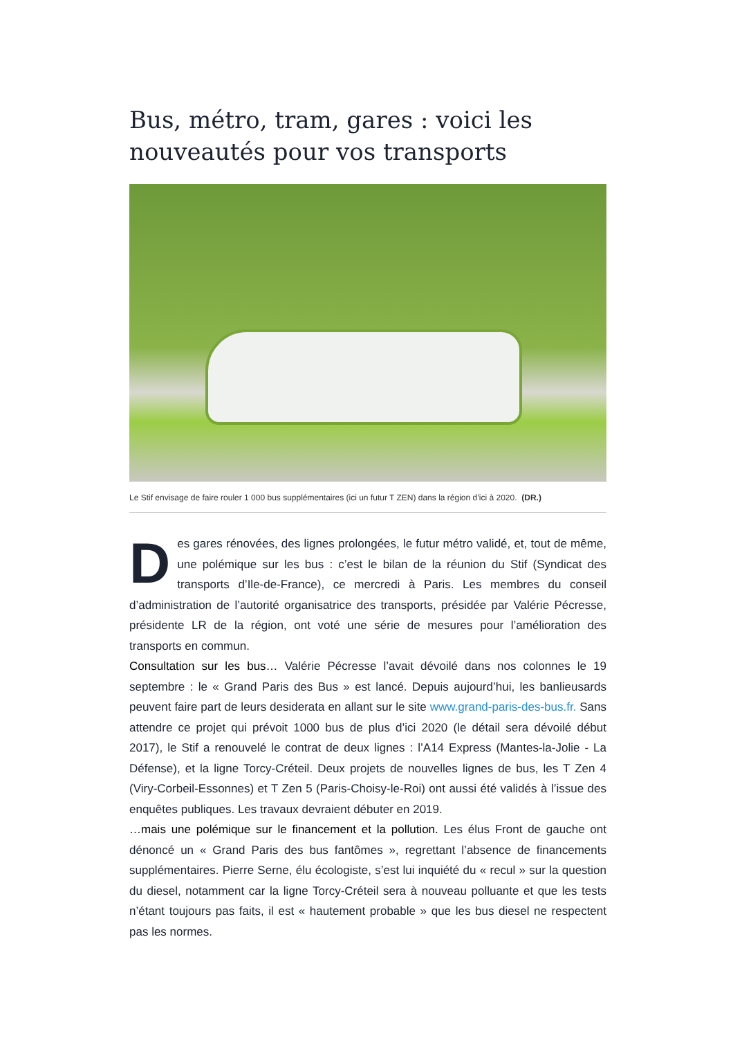Bus, métro, tram, gares : voici les nouveautés pour vos transports
Le Stif envisage de faire rouler 1 000 bus supplémentaires (ici un futur T ZEN) dans la région d’ici à 2020. (DR.)
Des gares rénovées, des lignes prolongées, le futur métro validé, et, tout de même, une polémique sur les bus : c’est le bilan de la réunion du Stif (Syndicat des transports d’Ile-de-France), ce mercredi à Paris. Les membres du conseil d’administration de l’autorité organisatrice des transports, présidée par Valérie Pécresse, présidente LR de la région, ont voté une série de mesures pour l’amélioration des transports en commun.
Consultation sur les bus… Valérie Pécresse l’avait dévoilé dans nos colonnes le 19 septembre : le « Grand Paris des Bus » est lancé. Depuis aujourd’hui, les banlieusards peuvent faire part de leurs desiderata en allant sur le site www.grand-paris-des-bus.fr. Sans attendre ce projet qui prévoit 1000 bus de plus d’ici 2020 (le détail sera dévoilé début 2017), le Stif a renouvelé le contrat de deux lignes : l’A14 Express (Mantes-la-Jolie - La Défense), et la ligne Torcy-Créteil. Deux projets de nouvelles lignes de bus, les T Zen 4 (Viry-Corbeil-Essonnes) et T Zen 5 (Paris-Choisy-le-Roi) ont aussi été validés à l’issue des enquêtes publiques. Les travaux devraient débuter en 2019.
…mais une polémique sur le financement et la pollution. Les élus Front de gauche ont dénoncé un « Grand Paris des bus fantômes », regrettant l’absence de financements supplémentaires. Pierre Serne, élu écologiste, s’est lui inquiété du « recul » sur la question du diesel, notamment car la ligne Torcy-Créteil sera à nouveau polluante et que les tests n’étant toujours pas faits, il est « hautement probable » que les bus diesel ne respectent pas les normes.